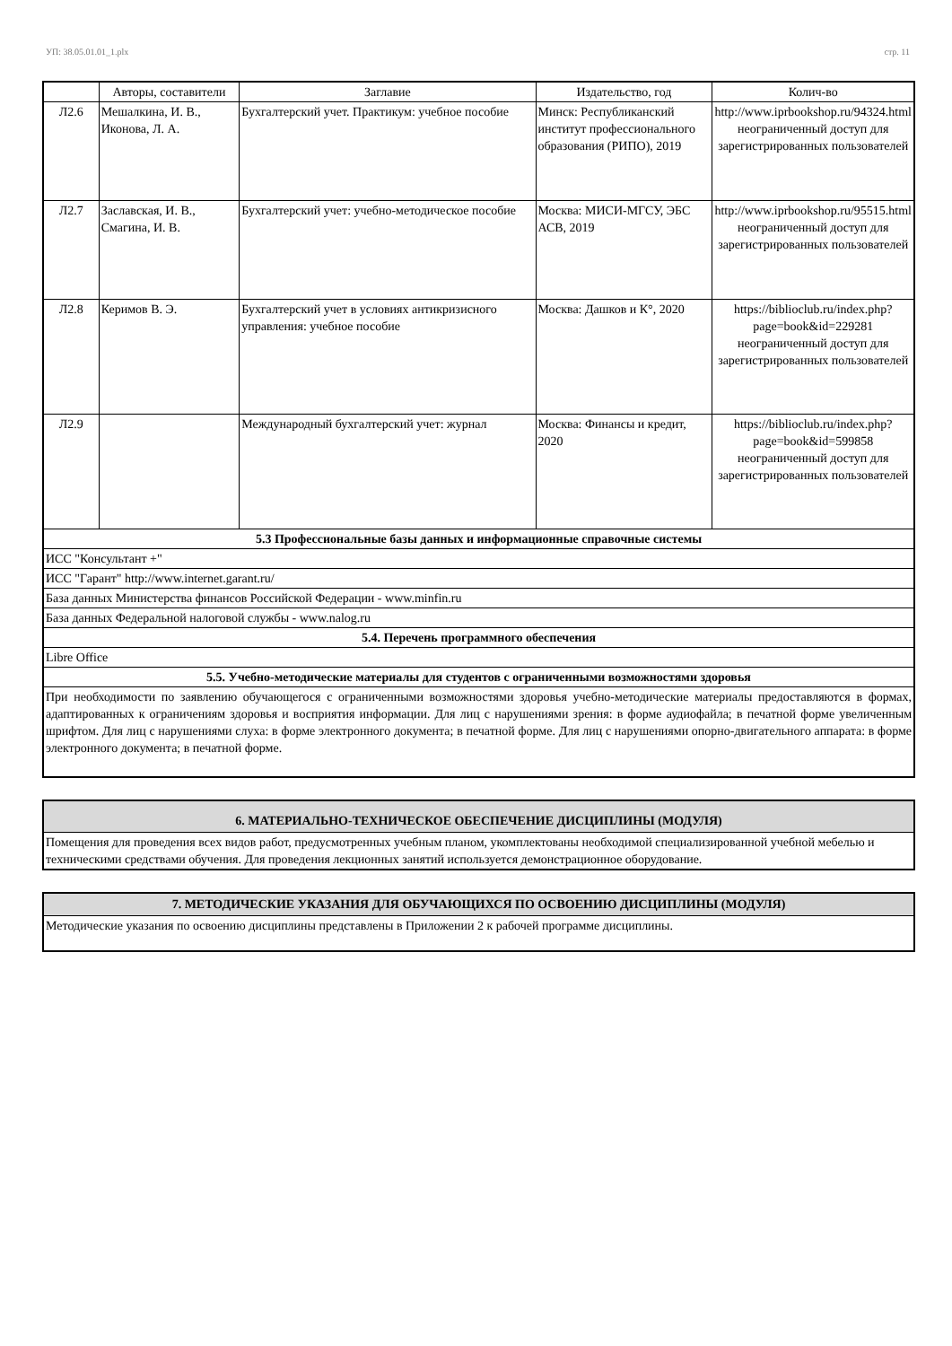УП: 38.05.01.01_1.plx стр. 11
| | Авторы, составители | Заглавие | Издательство, год | Колич-во |
| --- | --- | --- | --- | --- |
| Л2.6 | Мешалкина, И. В., Иконова, Л. А. | Бухгалтерский учет. Практикум: учебное пособие | Минск: Республиканский институт профессионального образования (РИПО), 2019 | http://www.iprbookshop.ru/94324.html неограниченный доступ для зарегистрированных пользователей |
| Л2.7 | Заславская, И. В., Смагина, И. В. | Бухгалтерский учет: учебно-методическое пособие | Москва: МИСИ-МГСУ, ЭБС АСВ, 2019 | http://www.iprbookshop.ru/95515.html неограниченный доступ для зарегистрированных пользователей |
| Л2.8 | Керимов В. Э. | Бухгалтерский учет в условиях антикризисного управления: учебное пособие | Москва: Дашков и К°, 2020 | https://biblioclub.ru/index.php?page=book&id=229281 неограниченный доступ для зарегистрированных пользователей |
| Л2.9 | | Международный бухгалтерский учет: журнал | Москва: Финансы и кредит, 2020 | https://biblioclub.ru/index.php?page=book&id=599858 неограниченный доступ для зарегистрированных пользователей |
| 5.3 Профессиональные базы данных и информационные справочные системы | | | | |
| ИСС "Консультант +" | | | | |
| ИСС "Гарант" http://www.internet.garant.ru/ | | | | |
| База данных Министерства финансов Российской Федерации - www.minfin.ru | | | | |
| База данных Федеральной налоговой службы - www.nalog.ru | | | | |
| 5.4. Перечень программного обеспечения | | | | |
| Libre Office | | | | |
| 5.5. Учебно-методические материалы для студентов с ограниченными возможностями здоровья | | | | |
| При необходимости по заявлению обучающегося с ограниченными возможностями здоровья учебно-методические материалы предоставляются в формах, адаптированных к ограничениям здоровья и восприятия информации. Для лиц с нарушениями зрения: в форме аудиофайла; в печатной форме увеличенным шрифтом. Для лиц с нарушениями слуха: в форме электронного документа; в печатной форме. Для лиц с нарушениями опорно-двигательного аппарата: в форме электронного документа; в печатной форме. | | | | |
6. МАТЕРИАЛЬНО-ТЕХНИЧЕСКОЕ ОБЕСПЕЧЕНИЕ ДИСЦИПЛИНЫ (МОДУЛЯ)
Помещения для проведения всех видов работ, предусмотренных учебным планом, укомплектованы необходимой специализированной учебной мебелью и техническими средствами обучения. Для проведения лекционных занятий используется демонстрационное оборудование.
7. МЕТОДИЧЕСКИЕ УКАЗАНИЯ ДЛЯ ОБУЧАЮЩИХСЯ ПО ОСВОЕНИЮ ДИСЦИПЛИНЫ (МОДУЛЯ)
Методические указания по освоению дисциплины представлены в Приложении 2 к рабочей программе дисциплины.